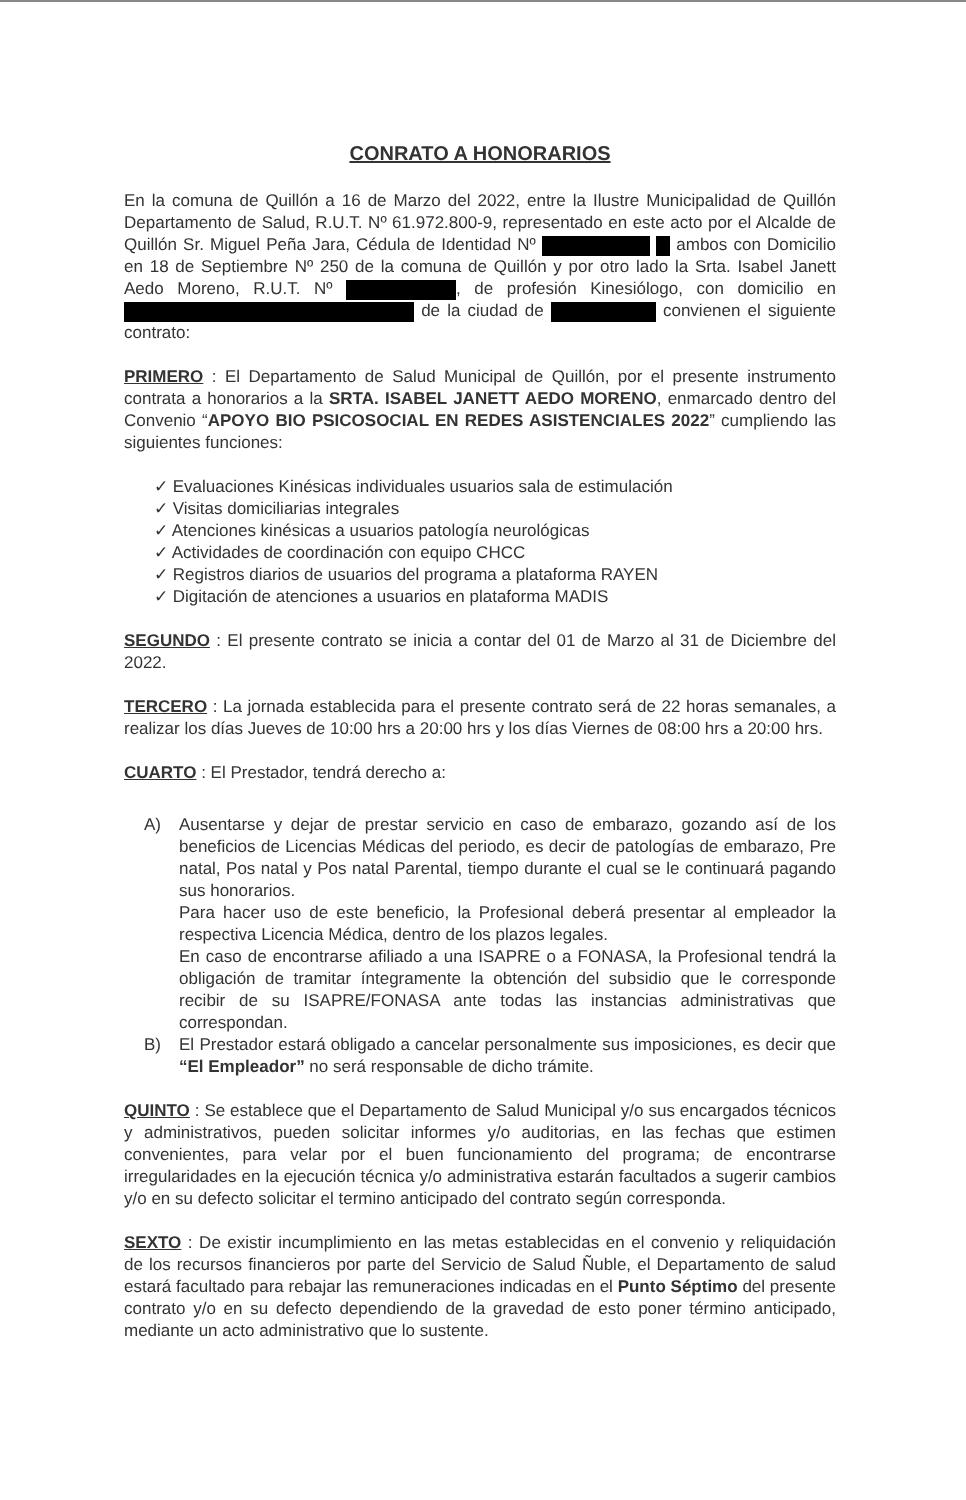CONRATO A HONORARIOS
En la comuna de Quillón a 16 de Marzo del 2022, entre la Ilustre Municipalidad de Quillón Departamento de Salud, R.U.T. Nº 61.972.800-9, representado en este acto por el Alcalde de Quillón Sr. Miguel Peña Jara, Cédula de Identidad Nº ambos con Domicilio en 18 de Septiembre Nº 250 de la comuna de Quillón y por otro lado la Srta. Isabel Janett Aedo Moreno, R.U.T. Nº , de profesión Kinesiólogo, con domicilio en de la ciudad de convienen el siguiente contrato:
PRIMERO : El Departamento de Salud Municipal de Quillón, por el presente instrumento contrata a honorarios a la SRTA. ISABEL JANETT AEDO MORENO, enmarcado dentro del Convenio “APOYO BIO PSICOSOCIAL EN REDES ASISTENCIALES 2022” cumpliendo las siguientes funciones:
✓ Evaluaciones Kinésicas individuales usuarios sala de estimulación
✓ Visitas domiciliarias integrales
✓ Atenciones kinésicas a usuarios patología neurológicas
✓ Actividades de coordinación con equipo CHCC
✓ Registros diarios de usuarios del programa a plataforma RAYEN
✓ Digitación de atenciones a usuarios en plataforma MADIS
SEGUNDO : El presente contrato se inicia a contar del 01 de Marzo al 31 de Diciembre del 2022.
TERCERO : La jornada establecida para el presente contrato será de 22 horas semanales, a realizar los días Jueves de 10:00 hrs a 20:00 hrs y los días Viernes de 08:00 hrs a 20:00 hrs.
CUARTO : El Prestador, tendrá derecho a:
A) Ausentarse y dejar de prestar servicio en caso de embarazo, gozando así de los beneficios de Licencias Médicas del periodo, es decir de patologías de embarazo, Pre natal, Pos natal y Pos natal Parental, tiempo durante el cual se le continuará pagando sus honorarios.
Para hacer uso de este beneficio, la Profesional deberá presentar al empleador la respectiva Licencia Médica, dentro de los plazos legales.
En caso de encontrarse afiliado a una ISAPRE o a FONASA, la Profesional tendrá la obligación de tramitar íntegramente la obtención del subsidio que le corresponde recibir de su ISAPRE/FONASA ante todas las instancias administrativas que correspondan.
B) El Prestador estará obligado a cancelar personalmente sus imposiciones, es decir que “El Empleador” no será responsable de dicho trámite.
QUINTO : Se establece que el Departamento de Salud Municipal y/o sus encargados técnicos y administrativos, pueden solicitar informes y/o auditorias, en las fechas que estimen convenientes, para velar por el buen funcionamiento del programa; de encontrarse irregularidades en la ejecución técnica y/o administrativa estarán facultados a sugerir cambios y/o en su defecto solicitar el termino anticipado del contrato según corresponda.
SEXTO : De existir incumplimiento en las metas establecidas en el convenio y reliquidación de los recursos financieros por parte del Servicio de Salud Ñuble, el Departamento de salud estará facultado para rebajar las remuneraciones indicadas en el Punto Séptimo del presente contrato y/o en su defecto dependiendo de la gravedad de esto poner término anticipado, mediante un acto administrativo que lo sustente.